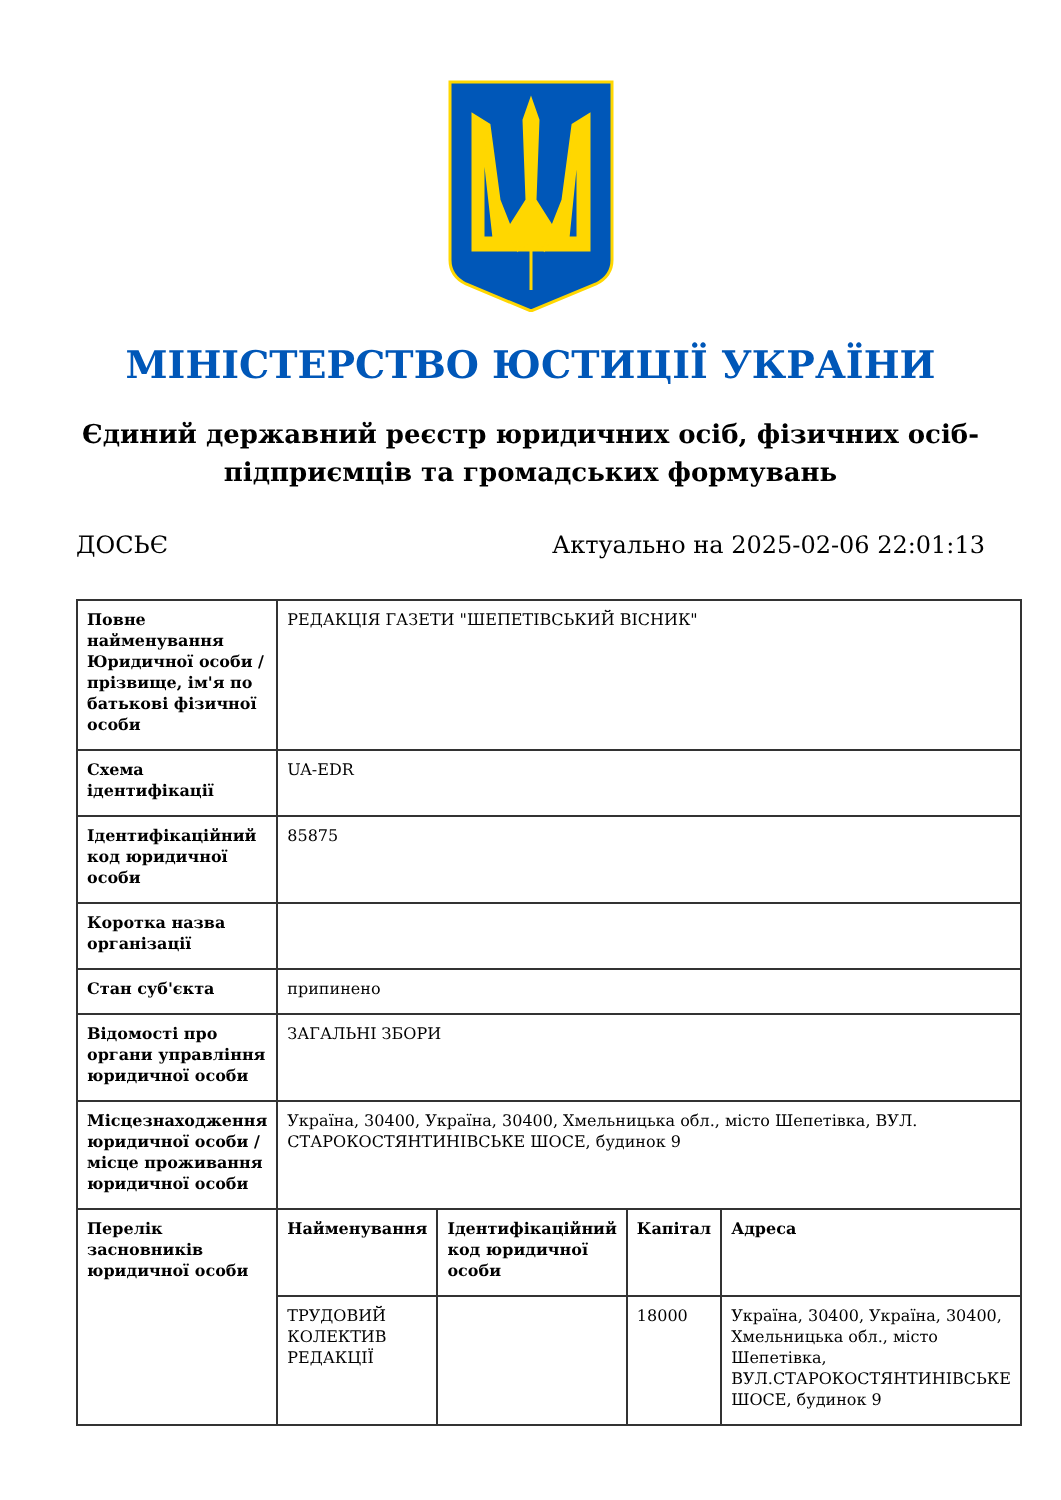МІНІСТЕРСТВО ЮСТИЦІЇ УКРАЇНИ
Єдиний державний реєстр юридичних осіб, фізичних осіб-підприємців та громадських формувань
ДОСЬЄ Актуально на 2025-02-06 22:01:13
| Повне найменування Юридичної особи / прізвище, ім'я по батькові фізичної особи | РЕДАКЦІЯ ГАЗЕТИ "ШЕПЕТІВСЬКИЙ ВІСНИК" | | | |
| Схема ідентифікації | UA-EDR | | | |
| Ідентифікаційний код юридичної особи | 85875 | | | |
| Коротка назва організації | | | | |
| Стан суб'єкта | припинено | | | |
| Відомості про органи управління юридичної особи | ЗАГАЛЬНІ ЗБОРИ | | | |
| Місцезнаходження юридичної особи / місце проживання юридичної особи | Україна, 30400, Україна, 30400, Хмельницька обл., місто Шепетівка, ВУЛ. СТАРОКОСТЯНТИНІВСЬКЕ ШОСЕ, будинок 9 | | | |
| Перелік засновників юридичної особи | Найменування | Ідентифікаційний код юридичної особи | Капітал | Адреса |
| | ТРУДОВИЙ КОЛЕКТИВ РЕДАКЦІЇ | | 18000 | Україна, 30400, Україна, 30400, Хмельницька обл., місто Шепетівка, ВУЛ.СТАРОКОСТЯНТИНІВСЬКЕ ШОСЕ, будинок 9 |